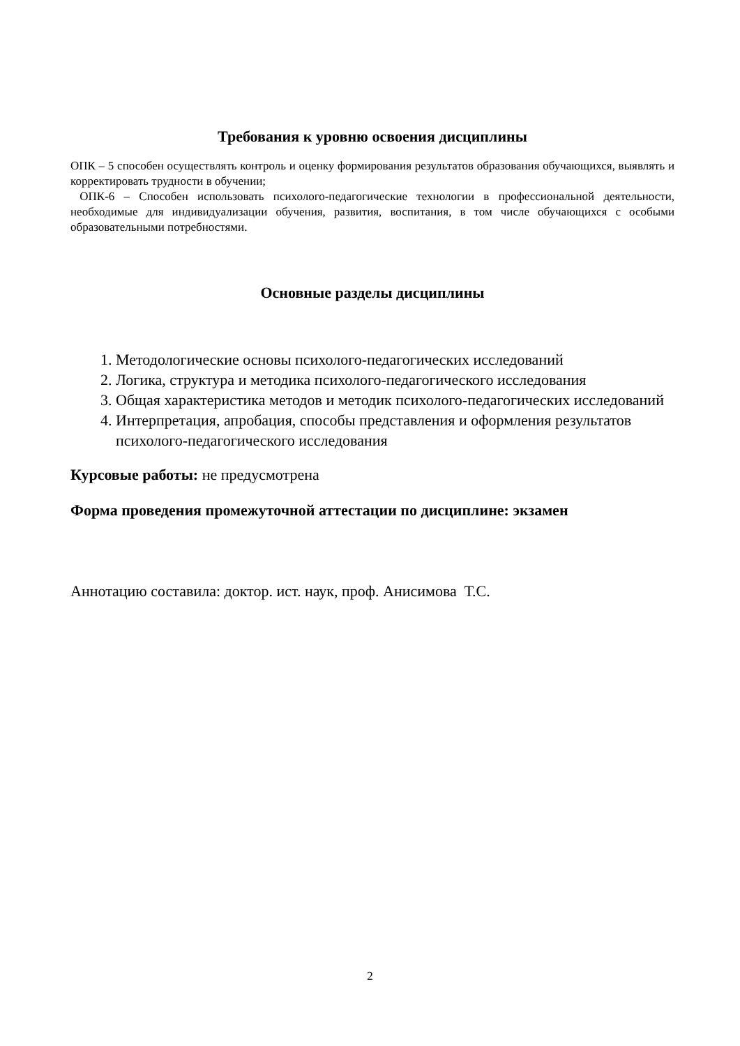Требования к уровню освоения дисциплины
ОПК – 5 способен осуществлять контроль и оценку формирования результатов образования обучающихся, выявлять и корректировать трудности в обучении;
ОПК-6 – Способен использовать психолого-педагогические технологии в профессиональной деятельности, необходимые для индивидуализации обучения, развития, воспитания, в том числе обучающихся с особыми образовательными потребностями.
Основные разделы дисциплины
1. Методологические основы психолого-педагогических исследований
2. Логика, структура и методика психолого-педагогического исследования
3. Общая характеристика методов и методик психолого-педагогических исследований
4. Интерпретация, апробация, способы представления и оформления результатов психолого-педагогического исследования
Курсовые работы: не предусмотрена
Форма проведения промежуточной аттестации по дисциплине: экзамен
Аннотацию составила: доктор. ист. наук, проф. Анисимова Т.С.
2